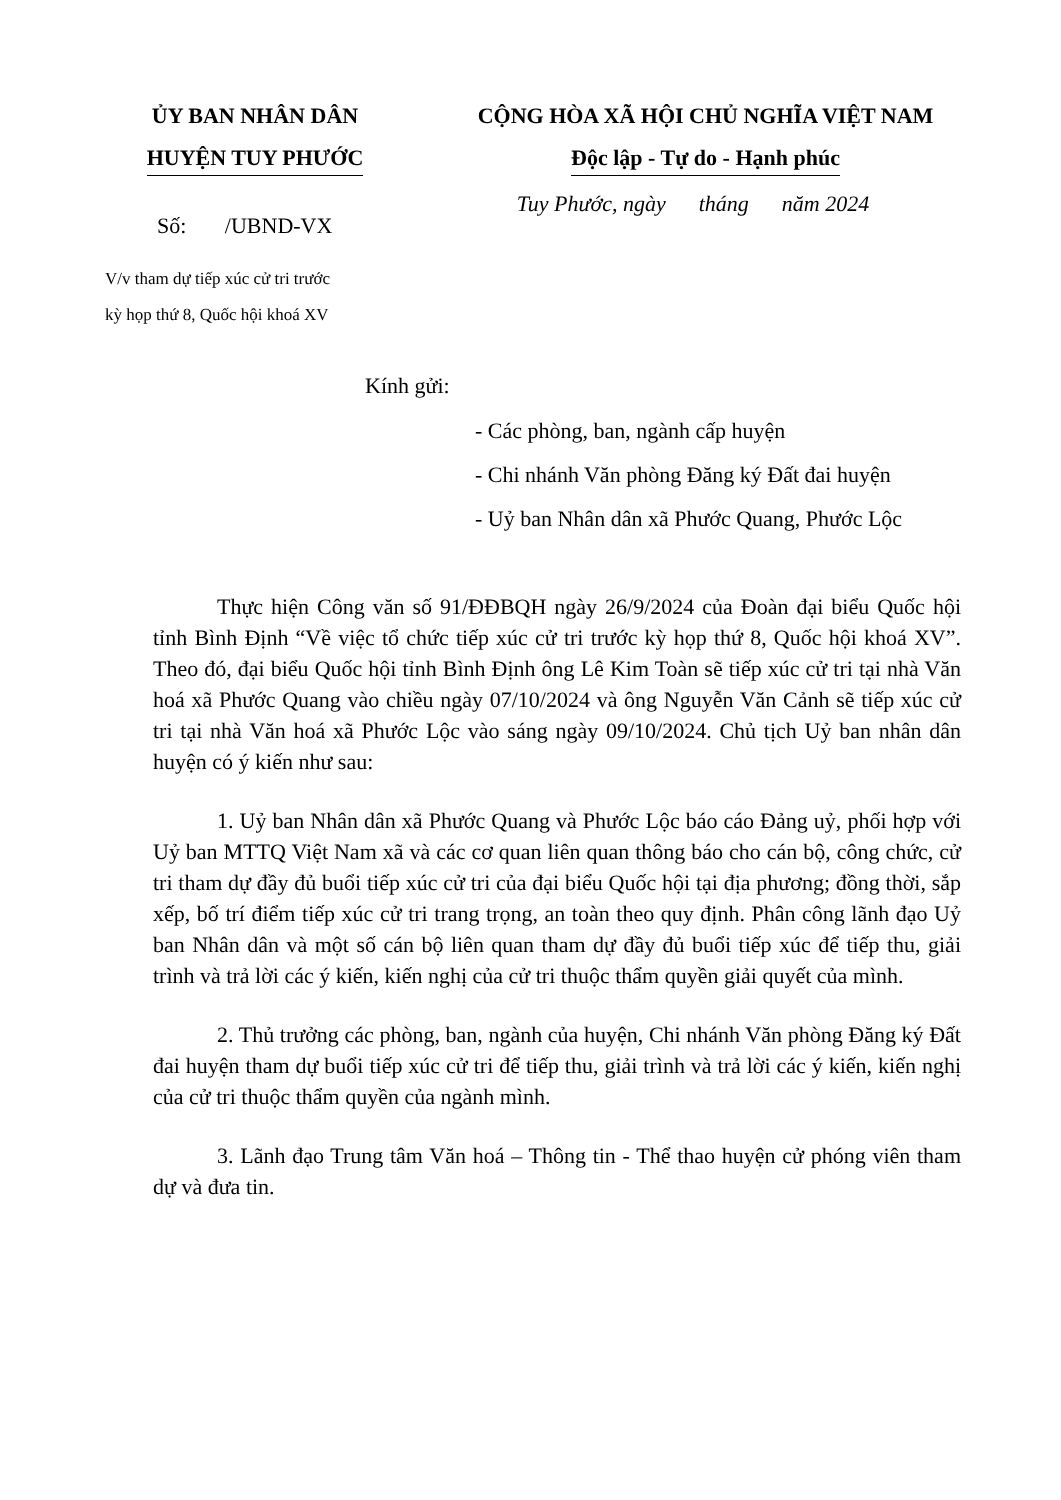ỦY BAN NHÂN DÂN
HUYỆN TUY PHƯỚC
CỘNG HÒA XÃ HỘI CHỦ NGHĨA VIỆT NAM
Độc lập - Tự do - Hạnh phúc
Số: /UBND-VX
Tuy Phước, ngày tháng năm 2024
V/v tham dự tiếp xúc cử tri trước
kỳ họp thứ 8, Quốc hội khoá XV
Kính gửi:
- Các phòng, ban, ngành cấp huyện
- Chi nhánh Văn phòng Đăng ký Đất đai huyện
- Uỷ ban Nhân dân xã Phước Quang, Phước Lộc
Thực hiện Công văn số 91/ĐĐBQH ngày 26/9/2024 của Đoàn đại biểu Quốc hội tỉnh Bình Định “Về việc tổ chức tiếp xúc cử tri trước kỳ họp thứ 8, Quốc hội khoá XV”. Theo đó, đại biểu Quốc hội tỉnh Bình Định ông Lê Kim Toàn sẽ tiếp xúc cử tri tại nhà Văn hoá xã Phước Quang vào chiều ngày 07/10/2024 và ông Nguyễn Văn Cảnh sẽ tiếp xúc cử tri tại nhà Văn hoá xã Phước Lộc vào sáng ngày 09/10/2024. Chủ tịch Uỷ ban nhân dân huyện có ý kiến như sau:
1. Uỷ ban Nhân dân xã Phước Quang và Phước Lộc báo cáo Đảng uỷ, phối hợp với Uỷ ban MTTQ Việt Nam xã và các cơ quan liên quan thông báo cho cán bộ, công chức, cử tri tham dự đầy đủ buổi tiếp xúc cử tri của đại biểu Quốc hội tại địa phương; đồng thời, sắp xếp, bố trí điểm tiếp xúc cử tri trang trọng, an toàn theo quy định. Phân công lãnh đạo Uỷ ban Nhân dân và một số cán bộ liên quan tham dự đầy đủ buổi tiếp xúc để tiếp thu, giải trình và trả lời các ý kiến, kiến nghị của cử tri thuộc thẩm quyền giải quyết của mình.
2. Thủ trưởng các phòng, ban, ngành của huyện, Chi nhánh Văn phòng Đăng ký Đất đai huyện tham dự buổi tiếp xúc cử tri để tiếp thu, giải trình và trả lời các ý kiến, kiến nghị của cử tri thuộc thẩm quyền của ngành mình.
3. Lãnh đạo Trung tâm Văn hoá – Thông tin - Thể thao huyện cử phóng viên tham dự và đưa tin.